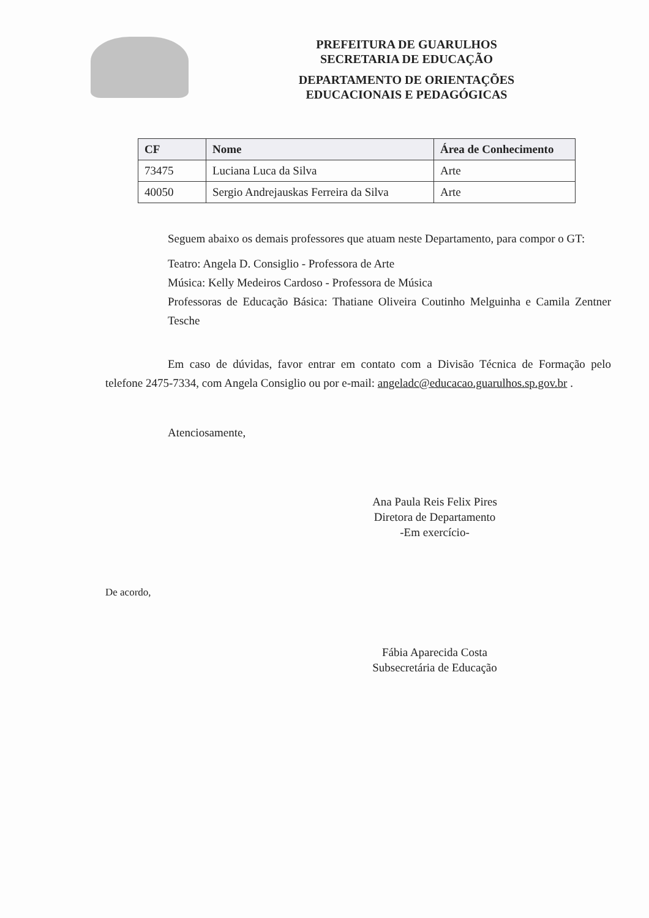PREFEITURA DE GUARULHOS
SECRETARIA DE EDUCAÇÃO
DEPARTAMENTO DE ORIENTAÇÕES
EDUCACIONAIS E PEDAGÓGICAS
| CF | Nome | Área de Conhecimento |
| --- | --- | --- |
| 73475 | Luciana Luca da Silva | Arte |
| 40050 | Sergio Andrejauskas Ferreira da Silva | Arte |
Seguem abaixo os demais professores que atuam neste Departamento, para compor o GT:
Teatro: Angela D. Consiglio - Professora de Arte
Música: Kelly Medeiros Cardoso - Professora de Música
Professoras de Educação Básica: Thatiane Oliveira Coutinho Melguinha e Camila Zentner Tesche
Em caso de dúvidas, favor entrar em contato com a Divisão Técnica de Formação pelo telefone 2475-7334, com Angela Consiglio ou por e-mail: angeladc@educacao.guarulhos.sp.gov.br .
Atenciosamente,
Ana Paula Reis Felix Pires
Diretora de Departamento
-Em exercício-
De acordo,
Fábia Aparecida Costa
Subsecretária de Educação